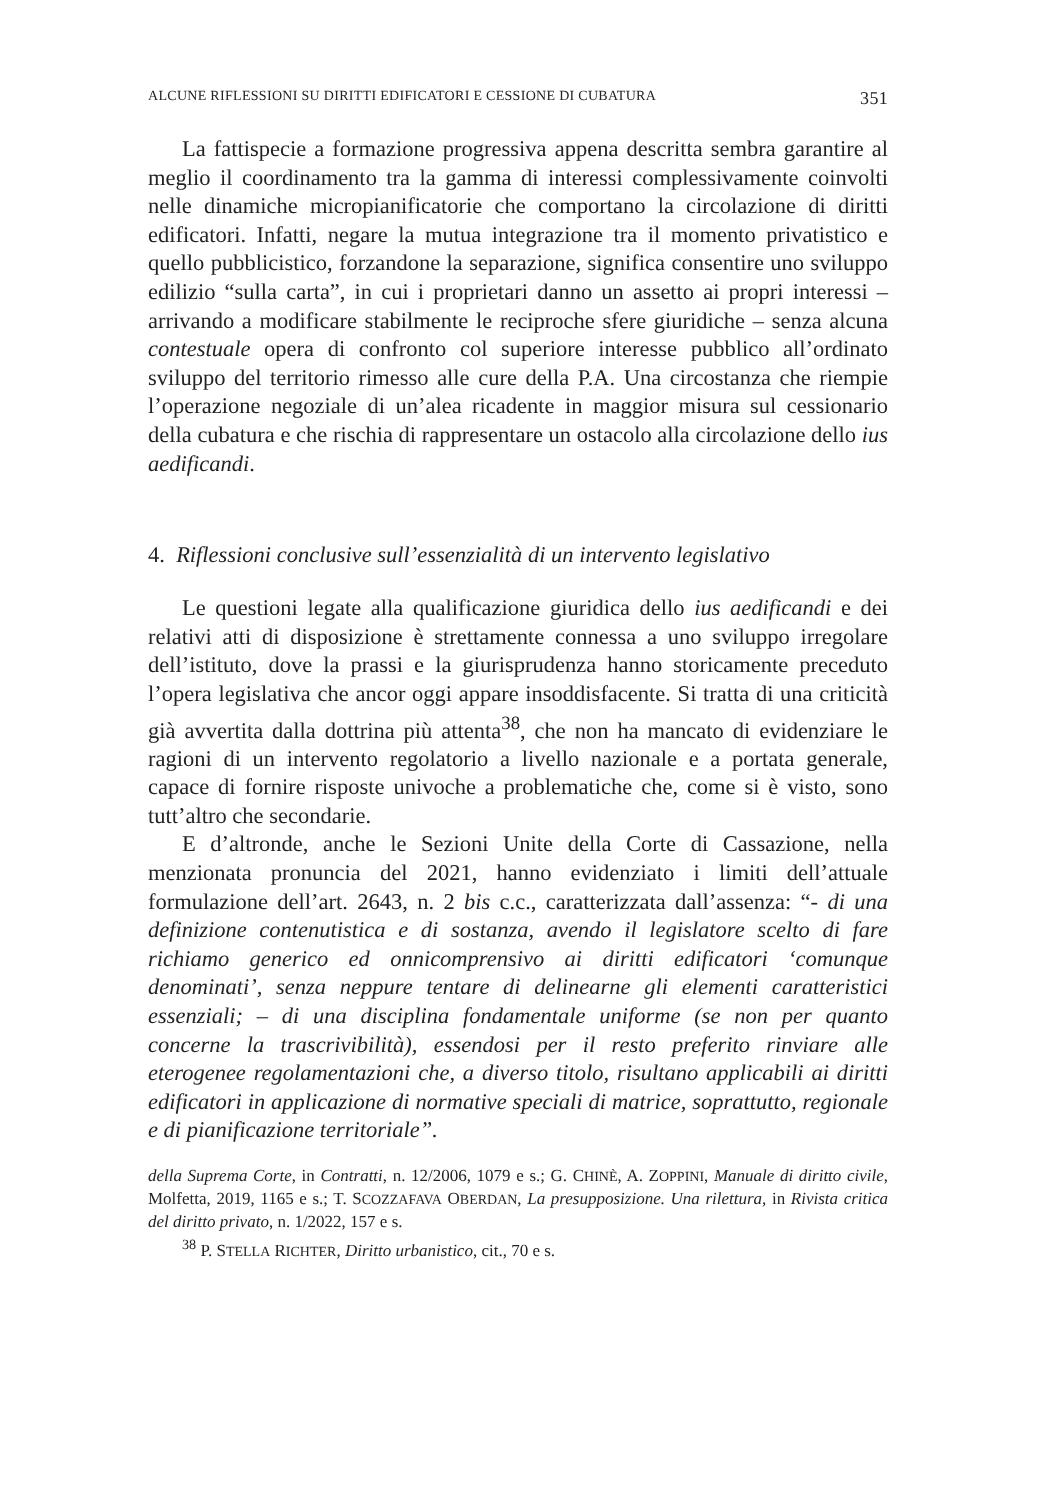ALCUNE RIFLESSIONI SU DIRITTI EDIFICATORI E CESSIONE DI CUBATURA 351
La fattispecie a formazione progressiva appena descritta sembra garantire al meglio il coordinamento tra la gamma di interessi complessivamente coinvolti nelle dinamiche micropianificatorie che comportano la circolazione di diritti edificatori. Infatti, negare la mutua integrazione tra il momento privatistico e quello pubblicistico, forzandone la separazione, significa consentire uno sviluppo edilizio “sulla carta”, in cui i proprietari danno un assetto ai propri interessi – arrivando a modificare stabilmente le reciproche sfere giuridiche – senza alcuna contestuale opera di confronto col superiore interesse pubblico all’ordinato sviluppo del territorio rimesso alle cure della P.A. Una circostanza che riempie l’operazione negoziale di un’alea ricadente in maggior misura sul cessionario della cubatura e che rischia di rappresentare un ostacolo alla circolazione dello ius aedificandi.
4. Riflessioni conclusive sull’essenzialità di un intervento legislativo
Le questioni legate alla qualificazione giuridica dello ius aedificandi e dei relativi atti di disposizione è strettamente connessa a uno sviluppo irregolare dell’istituto, dove la prassi e la giurisprudenza hanno storicamente preceduto l’opera legislativa che ancor oggi appare insoddisfacente. Si tratta di una criticità già avvertita dalla dottrina più attenta<sup>38</sup>, che non ha mancato di evidenziare le ragioni di un intervento regolatorio a livello nazionale e a portata generale, capace di fornire risposte univoche a problematiche che, come si è visto, sono tutt’altro che secondarie.
E d’altronde, anche le Sezioni Unite della Corte di Cassazione, nella menzionata pronuncia del 2021, hanno evidenziato i limiti dell’attuale formulazione dell’art. 2643, n. 2 bis c.c., caratterizzata dall’assenza: “- di una definizione contenutistica e di sostanza, avendo il legislatore scelto di fare richiamo generico ed onnicomprensivo ai diritti edificatori ‘comunque denominati’, senza neppure tentare di delinearne gli elementi caratteristici essenziali; – di una disciplina fondamentale uniforme (se non per quanto concerne la trascrivibilità), essendosi per il resto preferito rinviare alle eterogenee regolamentazioni che, a diverso titolo, risultano applicabili ai diritti edificatori in applicazione di normative speciali di matrice, soprattutto, regionale e di pianificazione territoriale”.
della Suprema Corte, in Contratti, n. 12/2006, 1079 e s.; G. CHINÈ, A. ZOPPINI, Manuale di diritto civile, Molfetta, 2019, 1165 e s.; T. SCOZZAFAVA OBERDAN, La presupposizione. Una rilettura, in Rivista critica del diritto privato, n. 1/2022, 157 e s.
<sup>38</sup> P. STELLA RICHTER, Diritto urbanistico, cit., 70 e s.